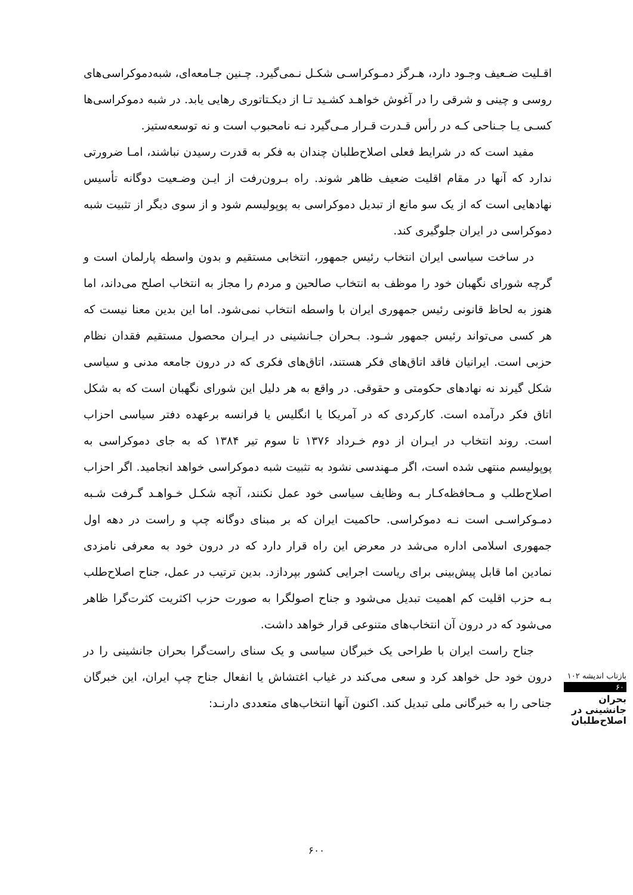اقـلیت ضـعیف وجـود دارد، هـرگز دمـوکراسـی شکـل نـمی‌گیرد. چـنین جـامعه‌ای، شبه‌دموکراسی‌های روسی و چینی و شرقی را در آغوش خواهـد کشـید تـا از دیکـتاتوری رهایی یابد. در شبه دموکراسی‌ها کسـی یـا جـناحی کـه در رأس قـدرت قـرار مـی‌گیرد نـه نامحبوب است و نه توسعه‌ستیز.
مفید است که در شرایط فعلی اصلاح‌طلبان چندان به فکر به قدرت رسیدن نباشند، امـا ضرورتی ندارد که آنها در مقام اقلیت ضعیف ظاهر شوند. راه بـرون‌رفت از ایـن وضـعیت دوگانه تأسیس نهادهایی است که از یک سو مانع از تبدیل دموکراسی به پوپولیسم شود و از سوی دیگر از تثبیت شبه دموکراسی در ایران جلوگیری کند.
در ساخت سیاسی ایران انتخاب رئیس جمهور، انتخابی مستقیم و بدون واسطه پارلمان است و گرچه شورای نگهبان خود را موظف به انتخاب صالحین و مردم را مجاز به انتخاب اصلح می‌داند، اما هنوز به لحاظ قانونی رئیس جمهوری ایران با واسطه انتخاب نمی‌شود. اما این بدین معنا نیست که هر کسی می‌تواند رئیس جمهور شـود. بـحران جـانشینی در ایـران محصول مستقیم فقدان نظام حزبی است. ایرانیان فاقد اتاق‌های فکر هستند، اتاق‌های فکری که در درون جامعه مدنی و سیاسی شکل گیرند نه نهادهای حکومتی و حقوقی. در واقع به هر دلیل این شورای نگهبان است که به شکل اتاق فکر درآمده است. کارکردی که در آمریکا یا انگلیس یا فرانسه برعهده دفتر سیاسی احزاب است. روند انتخاب در ایـران از دوم خـرداد ۱۳۷۶ تا سوم تیر ۱۳۸۴ که به جای دموکراسی به پوپولیسم منتهی شده است، اگر مـهندسی نشود به تثبیت شبه دموکراسی خواهد انجامید. اگر احزاب اصلاح‌طلب و مـحافظه‌کـار بـه وظایف سیاسی خود عمل نکنند، آنچه شکـل خـواهـد گـرفت شـبه دمـوکراسـی است نـه دموکراسی. حاکمیت ایران که بر مبنای دوگانه چپ و راست در دهه اول جمهوری اسلامی اداره می‌شد در معرض این راه قرار دارد که در درون خود به معرفی نامزدی نمادین اما قابل پیش‌بینی برای ریاست اجرایی کشور بپردازد. بدین ترتیب در عمل، جناح اصلاح‌طلب بـه حزب اقلیت کم اهمیت تبدیل می‌شود و جناح اصولگرا به صورت حزب اکثریت کثرت‌گرا ظاهر می‌شود که در درون آن انتخاب‌های متنوعی قرار خواهد داشت.
جناح راست ایران با طراحی یک خبرگان سیاسی و یک سنای راست‌گرا بحران جانشینی را در درون خود حل خواهد کرد و سعی می‌کند در غیاب اغتشاش یا انفعال جناح چپ ایران، این خبرگان جناحی را به خبرگانی ملی تبدیل کند. اکنون آنها انتخاب‌های متعددی دارنـد:
بازتاب اندیشه ۱۰۲
۶۰
بحران جانشینی در اصلاح‌طلبان
۶۰۰